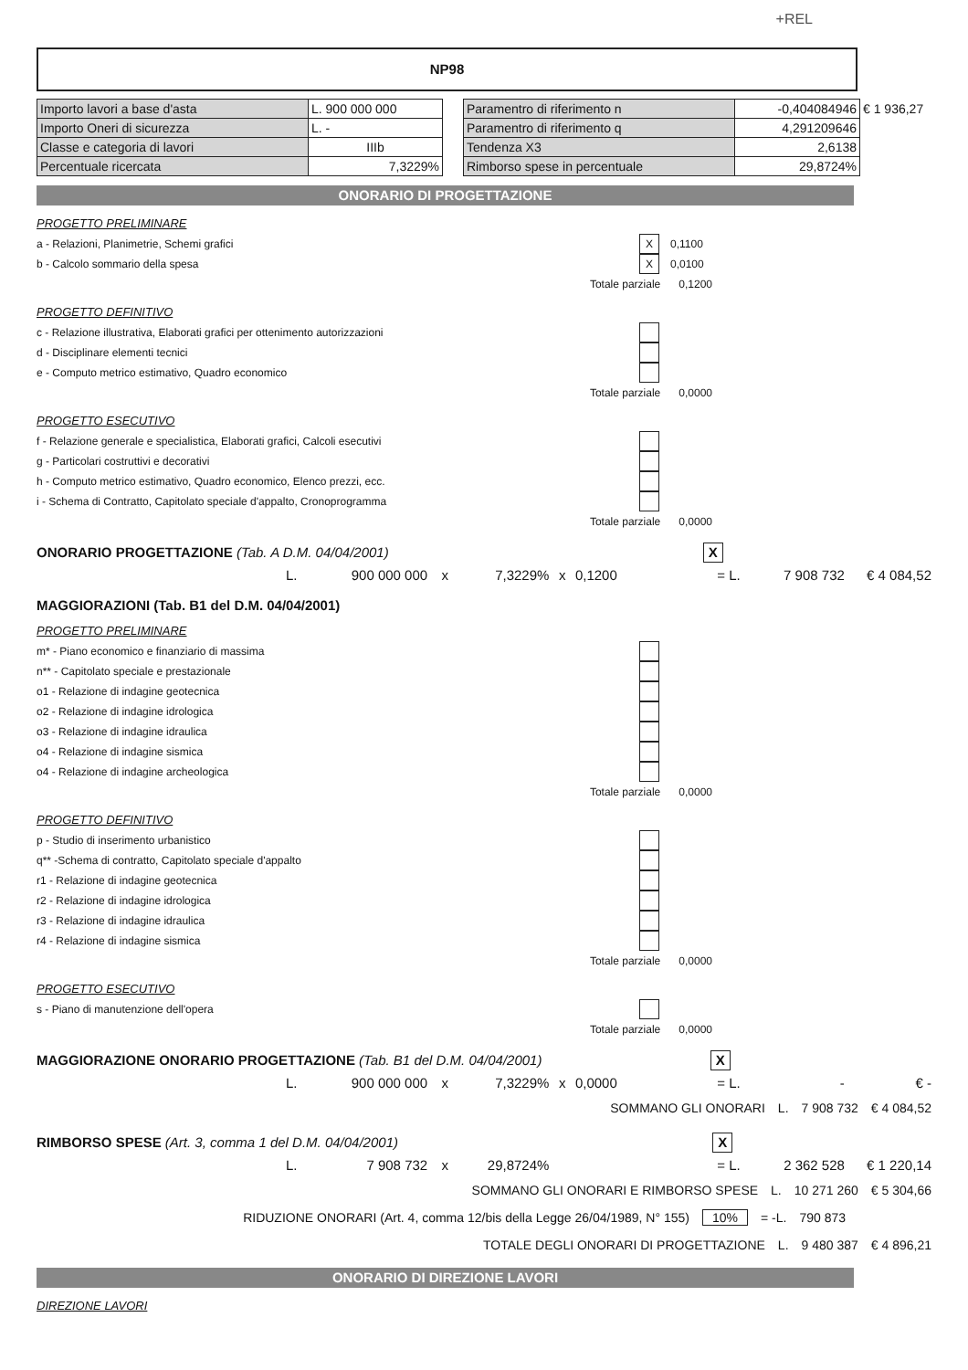+REL
NP98
| Importo lavori a base d'asta | L. 900 000 000 |
| Importo Oneri di sicurezza | L. - |
| Classe e categoria di lavori | IIIb |
| Percentuale ricercata | 7,3229% |
| Paramentro di riferimento n | -0,404084946 | € 1 936,27 |
| Paramentro di riferimento q | 4,291209646 | |
| Tendenza X3 | 2,6138 | |
| Rimborso spese in percentuale | 29,8724% | |
ONORARIO DI PROGETTAZIONE
PROGETTO PRELIMINARE
a - Relazioni, Planimetrie, Schemi grafici X 0,1100
b - Calcolo sommario della spesa X 0,0100
Totale parziale 0,1200
PROGETTO DEFINITIVO
c - Relazione illustrativa, Elaborati grafici per ottenimento autorizzazioni
d - Disciplinare elementi tecnici
e - Computo metrico estimativo, Quadro economico
Totale parziale 0,0000
PROGETTO ESECUTIVO
f - Relazione generale e specialistica, Elaborati grafici, Calcoli esecutivi
g - Particolari costruttivi e decorativi
h - Computo metrico estimativo, Quadro economico, Elenco prezzi, ecc.
i - Schema di Contratto, Capitolato speciale d'appalto, Cronoprogramma
Totale parziale 0,0000
ONORARIO PROGETTAZIONE (Tab. A D.M. 04/04/2001) X
L. 900 000 000 x 7,3229% x 0,1200 = L. 7 908 732 € 4 084,52
MAGGIORAZIONI (Tab. B1 del D.M. 04/04/2001)
PROGETTO PRELIMINARE
m* - Piano economico e finanziario di massima
n** - Capitolato speciale e prestazionale
o1 - Relazione di indagine geotecnica
o2 - Relazione di indagine idrologica
o3 - Relazione di indagine idraulica
o4 - Relazione di indagine sismica
o4 - Relazione di indagine archeologica
Totale parziale 0,0000
PROGETTO DEFINITIVO
p - Studio di inserimento urbanistico
q** -Schema di contratto, Capitolato speciale d'appalto
r1 - Relazione di indagine geotecnica
r2 - Relazione di indagine idrologica
r3 - Relazione di indagine idraulica
r4 - Relazione di indagine sismica
Totale parziale 0,0000
PROGETTO ESECUTIVO
s - Piano di manutenzione dell'opera
Totale parziale 0,0000
MAGGIORAZIONE ONORARIO PROGETTAZIONE (Tab. B1 del D.M. 04/04/2001) X
L. 900 000 000 x 7,3229% x 0,0000 = L. - € -
SOMMANO GLI ONORARI L. 7 908 732 € 4 084,52
RIMBORSO SPESE (Art. 3, comma 1 del D.M. 04/04/2001) X
L. 7 908 732 x 29,8724% = L. 2 362 528 € 1 220,14
SOMMANO GLI ONORARI E RIMBORSO SPESE L. 10 271 260 € 5 304,66
RIDUZIONE ONORARI (Art. 4, comma 12/bis della Legge 26/04/1989, N° 155) 10% = -L. 790 873
TOTALE DEGLI ONORARI DI PROGETTAZIONE L. 9 480 387 € 4 896,21
ONORARIO DI DIREZIONE LAVORI
DIREZIONE LAVORI